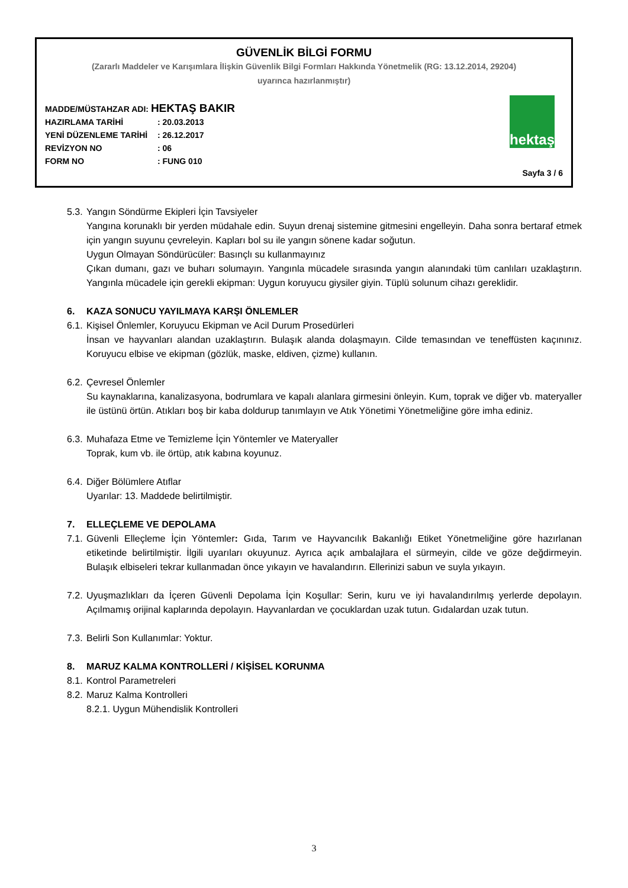GÜVENLİK BİLGİ FORMU
(Zararlı Maddeler ve Karışımlara İlişkin Güvenlik Bilgi Formları Hakkında Yönetmelik (RG: 13.12.2014, 29204)
uyarınca hazırlanmıştır)
MADDE/MÜSTAHZAR ADI: HEKTAŞ BAKIR
HAZIRLAMA TARİHİ: 20.03.2013
YENİ DÜZENLEME TARİHİ: 26.12.2017
REVİZYON NO: 06
FORM NO: FUNG 010
hektaş
Sayfa 3 / 6
5.3. Yangın Söndürme Ekipleri İçin Tavsiyeler
Yangına korunaklı bir yerden müdahale edin. Suyun drenaj sistemine gitmesini engelleyin. Daha sonra bertaraf etmek için yangın suyunu çevreleyin. Kapları bol su ile yangın sönene kadar soğutun.
Uygun Olmayan Söndürücüler: Basınçlı su kullanmayınız
Çıkan dumanı, gazı ve buharı solumayın. Yangınla mücadele sırasında yangın alanındaki tüm canlıları uzaklaştırın. Yangınla mücadele için gerekli ekipman: Uygun koruyucu giysiler giyin. Tüplü solunum cihazı gereklidir.
6. KAZA SONUCU YAYILMAYA KARŞI ÖNLEMLER
6.1. Kişisel Önlemler, Koruyucu Ekipman ve Acil Durum Prosedürleri
İnsan ve hayvanları alandan uzaklaştırın. Bulaşık alanda dolaşmayın. Cilde temasından ve teneffüsten kaçınınız. Koruyucu elbise ve ekipman (gözlük, maske, eldiven, çizme) kullanın.
6.2. Çevresel Önlemler
Su kaynaklarına, kanalizasyona, bodrumlara ve kapalı alanlara girmesini önleyin. Kum, toprak ve diğer vb. materyaller ile üstünü örtün. Atıkları boş bir kaba doldurup tanımlayın ve Atık Yönetimi Yönetmeliğine göre imha ediniz.
6.3. Muhafaza Etme ve Temizleme İçin Yöntemler ve Materyaller
Toprak, kum vb. ile örtüp, atık kabına koyunuz.
6.4. Diğer Bölümlere Atıflar
Uyarılar: 13. Maddede belirtilmiştir.
7. ELLEÇLEME VE DEPOLAMA
7.1.
Güvenli Elleçleme İçin Yöntemler: Gıda, Tarım ve Hayvancılık Bakanlığı Etiket Yönetmeliğine göre hazırlanan etiketinde belirtilmiştir. İlgili uyarıları okuyunuz. Ayrıca açık ambalajlara el sürmeyin, cilde ve göze değdirmeyin. Bulaşık elbiseleri tekrar kullanmadan önce yıkayın ve havalandırın. Ellerinizi sabun ve suyla yıkayın.
7.2.
Uyuşmazlıkları da İçeren Güvenli Depolama İçin Koşullar: Serin, kuru ve iyi havalandırılmış yerlerde depolayın. Açılmamış orijinal kaplarında depolayın. Hayvanlardan ve çocuklardan uzak tutun. Gıdalardan uzak tutun.
7.3. Belirli Son Kullanımlar: Yoktur.
8. MARUZ KALMA KONTROLLERİ / KİŞİSEL KORUNMA
8.1. Kontrol Parametreleri
8.2. Maruz Kalma Kontrolleri
8.2.1. Uygun Mühendislik Kontrolleri
3